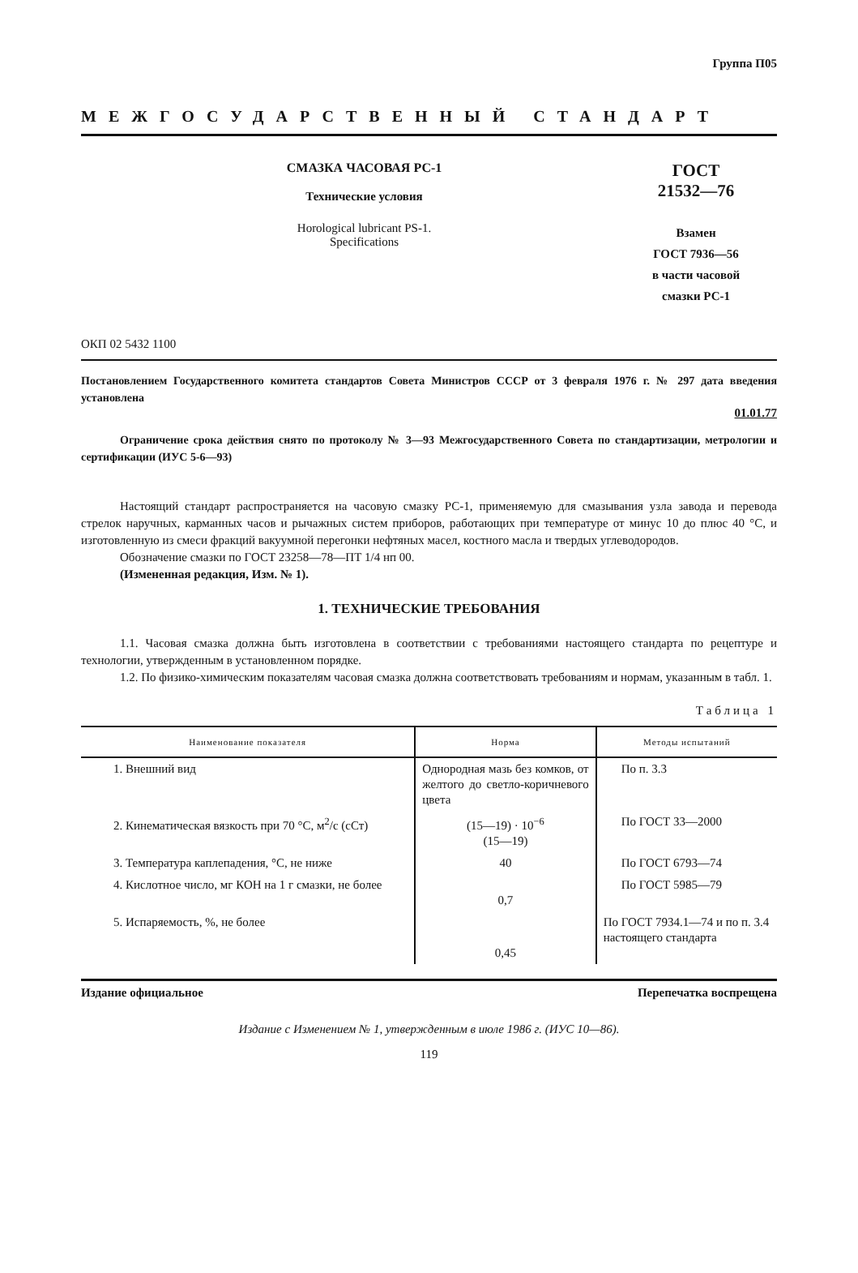Группа П05
МЕЖГОСУДАРСТВЕННЫЙ СТАНДАРТ
СМАЗКА ЧАСОВАЯ РС-1
Технические условия
Horological lubricant PS-1.
Specifications
ГОСТ
21532—76
Взамен
ГОСТ 7936—56
в части часовой
смазки РС-1
ОКП 02 5432 1100
Постановлением Государственного комитета стандартов Совета Министров СССР от 3 февраля 1976 г. № 297 дата введения установлена
01.01.77
Ограничение срока действия снято по протоколу № 3—93 Межгосударственного Совета по стандартизации, метрологии и сертификации (ИУС 5-6—93)
Настоящий стандарт распространяется на часовую смазку РС-1, применяемую для смазывания узла завода и перевода стрелок наручных, карманных часов и рычажных систем приборов, работающих при температуре от минус 10 до плюс 40 °С, и изготовленную из смеси фракций вакуумной перегонки нефтяных масел, костного масла и твердых углеводородов.
Обозначение смазки по ГОСТ 23258—78—ПТ 1/4 нп 00.
(Измененная редакция, Изм. № 1).
1. ТЕХНИЧЕСКИЕ ТРЕБОВАНИЯ
1.1. Часовая смазка должна быть изготовлена в соответствии с требованиями настоящего стандарта по рецептуре и технологии, утвержденным в установленном порядке.
1.2. По физико-химическим показателям часовая смазка должна соответствовать требованиям и нормам, указанным в табл. 1.
Таблица 1
| Наименование показателя | Норма | Методы испытаний |
| --- | --- | --- |
| 1. Внешний вид | Однородная мазь без комков, от желтого до светло-коричневого цвета | По п. 3.3 |
| 2. Кинематическая вязкость при 70 °С, м<sup>2</sup>/с (сСт) | (15—19) · 10<sup>−6</sup> (15—19) | По ГОСТ 33—2000 |
| 3. Температура каплепадения, °С, не ниже | 40 | По ГОСТ 6793—74 |
| 4. Кислотное число, мг КОН на 1 г смазки, не более | 0,7 | По ГОСТ 5985—79 |
| 5. Испаряемость, %, не более | 0,45 | По ГОСТ 7934.1—74 и по п. 3.4 настоящего стандарта |
Издание официальное Перепечатка воспрещена
Издание с Изменением № 1, утвержденным в июле 1986 г. (ИУС 10—86).
119